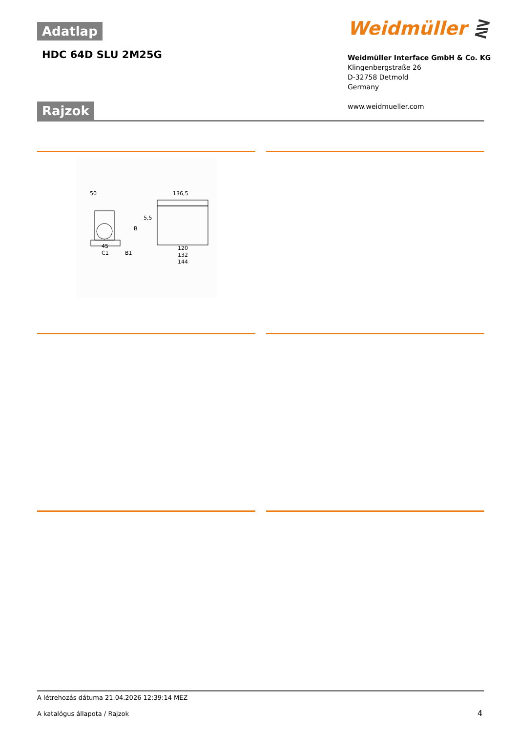Adatlap
HDC 64D SLU 2M25G
Weidmüller ⋛
Weidmüller Interface GmbH & Co. KG
Klingenbergstraße 26
D-32758 Detmold
Germany
www.weidmueller.com
Rajzok
50
136,5
5,5
45
C1
B
B1
120
132
144
A létrehozás dátuma 21.04.2026 12:39:14 MEZ
A katalógus állapota / Rajzok 4